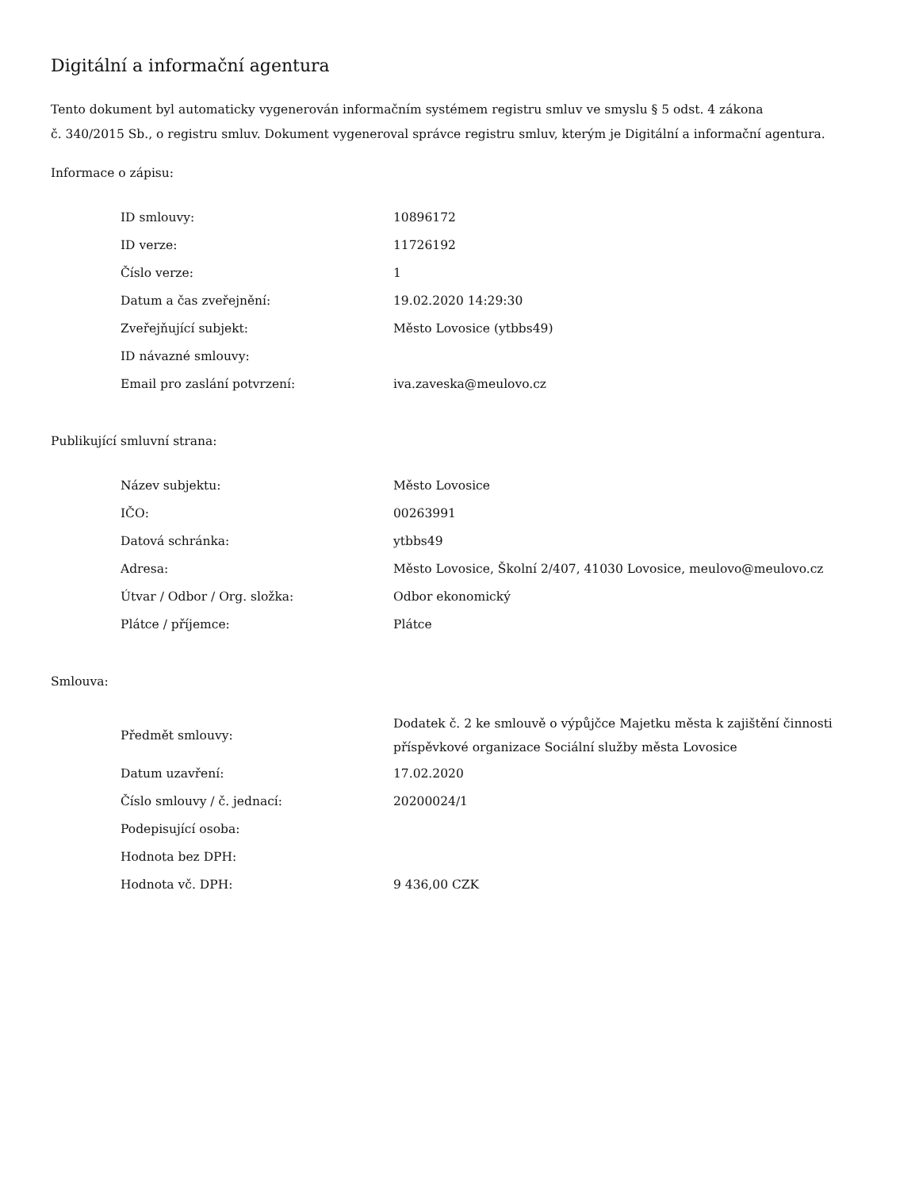Digitální a informační agentura
Tento dokument byl automaticky vygenerován informačním systémem registru smluv ve smyslu § 5 odst. 4 zákona
č. 340/2015 Sb., o registru smluv. Dokument vygeneroval správce registru smluv, kterým je Digitální a informační agentura.
Informace o zápisu:
| ID smlouvy: | 10896172 |
| ID verze: | 11726192 |
| Číslo verze: | 1 |
| Datum a čas zveřejnění: | 19.02.2020 14:29:30 |
| Zveřejňující subjekt: | Město Lovosice (ytbbs49) |
| ID návazné smlouvy: | |
| Email pro zaslání potvrzení: | iva.zaveska@meulovo.cz |
Publikující smluvní strana:
| Název subjektu: | Město Lovosice |
| IČO: | 00263991 |
| Datová schránka: | ytbbs49 |
| Adresa: | Město Lovosice, Školní 2/407, 41030 Lovosice, meulovo@meulovo.cz |
| Útvar / Odbor / Org. složka: | Odbor ekonomický |
| Plátce / příjemce: | Plátce |
Smlouva:
| Předmět smlouvy: | Dodatek č. 2 ke smlouvě o výpůjčce Majetku města k zajištění činnosti příspěvkové organizace Sociální služby města Lovosice |
| Datum uzavření: | 17.02.2020 |
| Číslo smlouvy / č. jednací: | 20200024/1 |
| Podepisující osoba: | |
| Hodnota bez DPH: | |
| Hodnota vč. DPH: | 9 436,00 CZK |